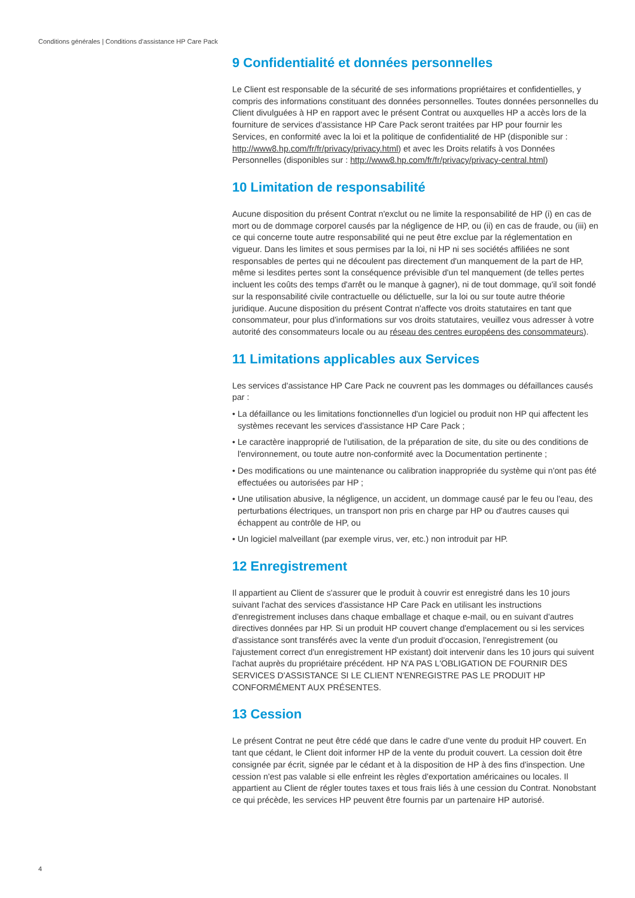Conditions générales | Conditions d'assistance HP Care Pack
9 Confidentialité et données personnelles
Le Client est responsable de la sécurité de ses informations propriétaires et confidentielles, y compris des informations constituant des données personnelles. Toutes données personnelles du Client divulguées à HP en rapport avec le présent Contrat ou auxquelles HP a accès lors de la fourniture de services d'assistance HP Care Pack seront traitées par HP pour fournir les Services, en conformité avec la loi et la politique de confidentialité de HP (disponible sur : http://www8.hp.com/fr/fr/privacy/privacy.html) et avec les Droits relatifs à vos Données Personnelles (disponibles sur : http://www8.hp.com/fr/fr/privacy/privacy-central.html)
10 Limitation de responsabilité
Aucune disposition du présent Contrat n'exclut ou ne limite la responsabilité de HP (i) en cas de mort ou de dommage corporel causés par la négligence de HP, ou (ii) en cas de fraude, ou (iii) en ce qui concerne toute autre responsabilité qui ne peut être exclue par la réglementation en vigueur. Dans les limites et sous permises par la loi, ni HP ni ses sociétés affiliées ne sont responsables de pertes qui ne découlent pas directement d'un manquement de la part de HP, même si lesdites pertes sont la conséquence prévisible d'un tel manquement (de telles pertes incluent les coûts des temps d'arrêt ou le manque à gagner), ni de tout dommage, qu'il soit fondé sur la responsabilité civile contractuelle ou délictuelle, sur la loi ou sur toute autre théorie juridique. Aucune disposition du présent Contrat n'affecte vos droits statutaires en tant que consommateur, pour plus d'informations sur vos droits statutaires, veuillez vous adresser à votre autorité des consommateurs locale ou au réseau des centres européens des consommateurs).
11 Limitations applicables aux Services
Les services d'assistance HP Care Pack ne couvrent pas les dommages ou défaillances causés par :
• La défaillance ou les limitations fonctionnelles d'un logiciel ou produit non HP qui affectent les systèmes recevant les services d'assistance HP Care Pack ;
• Le caractère inapproprié de l'utilisation, de la préparation de site, du site ou des conditions de l'environnement, ou toute autre non-conformité avec la Documentation pertinente ;
• Des modifications ou une maintenance ou calibration inappropriée du système qui n'ont pas été effectuées ou autorisées par HP ;
• Une utilisation abusive, la négligence, un accident, un dommage causé par le feu ou l'eau, des perturbations électriques, un transport non pris en charge par HP ou d'autres causes qui échappent au contrôle de HP, ou
• Un logiciel malveillant (par exemple virus, ver, etc.) non introduit par HP.
12 Enregistrement
Il appartient au Client de s'assurer que le produit à couvrir est enregistré dans les 10 jours suivant l'achat des services d'assistance HP Care Pack en utilisant les instructions d'enregistrement incluses dans chaque emballage et chaque e-mail, ou en suivant d'autres directives données par HP. Si un produit HP couvert change d'emplacement ou si les services d'assistance sont transférés avec la vente d'un produit d'occasion, l'enregistrement (ou l'ajustement correct d'un enregistrement HP existant) doit intervenir dans les 10 jours qui suivent l'achat auprès du propriétaire précédent. HP N'A PAS L'OBLIGATION DE FOURNIR DES SERVICES D'ASSISTANCE SI LE CLIENT N'ENREGISTRE PAS LE PRODUIT HP CONFORMÉMENT AUX PRÉSENTES.
13 Cession
Le présent Contrat ne peut être cédé que dans le cadre d'une vente du produit HP couvert. En tant que cédant, le Client doit informer HP de la vente du produit couvert. La cession doit être consignée par écrit, signée par le cédant et à la disposition de HP à des fins d'inspection. Une cession n'est pas valable si elle enfreint les règles d'exportation américaines ou locales. Il appartient au Client de régler toutes taxes et tous frais liés à une cession du Contrat. Nonobstant ce qui précède, les services HP peuvent être fournis par un partenaire HP autorisé.
4